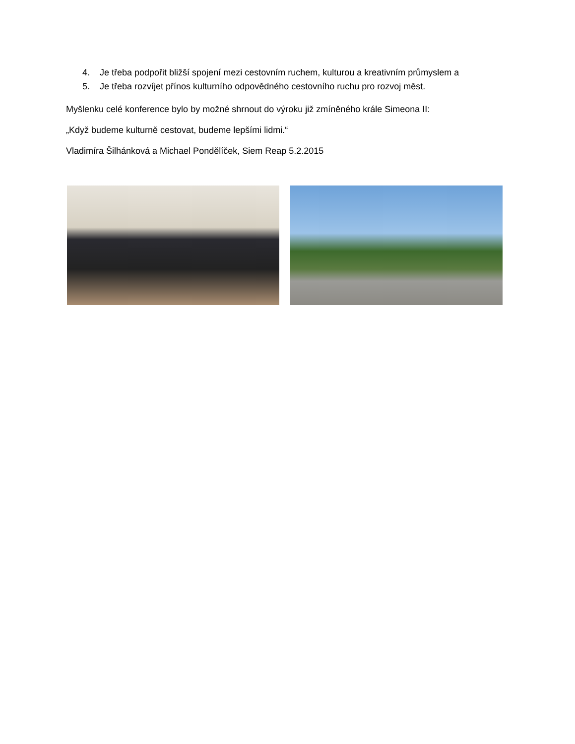4. Je třeba podpořit bližší spojení mezi cestovním ruchem, kulturou a kreativním průmyslem a
5. Je třeba rozvíjet přínos kulturního odpovědného cestovního ruchu pro rozvoj měst.
Myšlenku celé konference bylo by možné shrnout do výroku již zmíněného krále Simeona II:
„Když budeme kulturně cestovat, budeme lepšími lidmi.“
Vladimíra Šilhánková a Michael Pondělíček, Siem Reap 5.2.2015